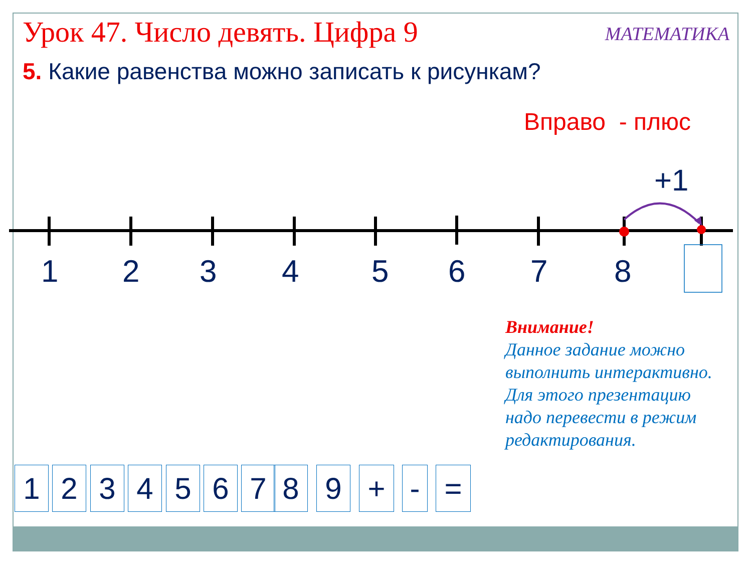Урок 47. Число девять. Цифра 9 МАТЕМАТИКА
5. Какие равенства можно записать к рисункам?
Вправо - плюс
+1
1 2 3 4 5 6 7 8
Внимание!
Данное задание можно выполнить интерактивно. Для этого презентацию надо перевести в режим редактирования.
1 2 3 4 5 6 7 8 9 + - =